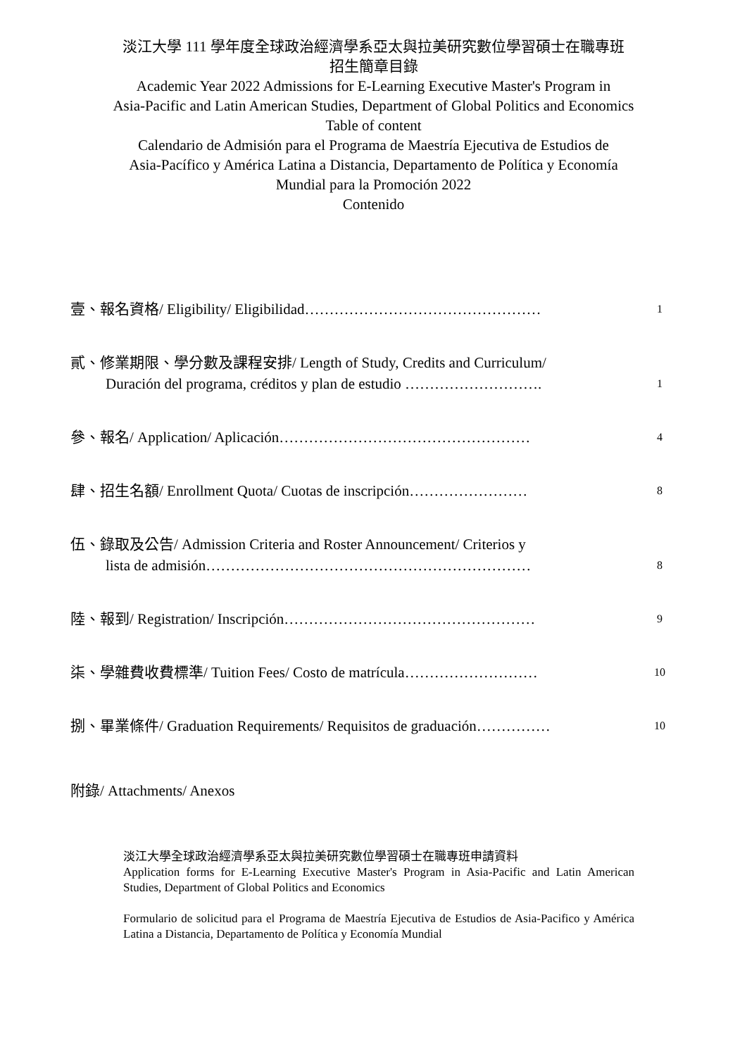淡江大學 111 學年度全球政治經濟學系亞太與拉美研究數位學習碩士在職專班
招生簡章目錄
Academic Year 2022 Admissions for E-Learning Executive Master's Program in
Asia-Pacific and Latin American Studies, Department of Global Politics and Economics
Table of content
Calendario de Admisión para el Programa de Maestría Ejecutiva de Estudios de
Asia-Pacífico y América Latina a Distancia, Departamento de Política y Economía
Mundial para la Promoción 2022
Contenido
壹、報名資格/ Eligibility/ Eligibilidad…………………………………………
1
貳、修業期限、學分數及課程安排/ Length of Study, Credits and Curriculum/
Duración del programa, créditos y plan de estudio ……………………….
1
參、報名/ Application/ Aplicación……………………………………………
4
肆、招生名額/ Enrollment Quota/ Cuotas de inscripción……………………
8
伍、錄取及公告/ Admission Criteria and Roster Announcement/ Criterios y
lista de admisión…………………………………………………………
8
陸、報到/ Registration/ Inscripción……………………………………………
9
柒、學雜費收費標準/ Tuition Fees/ Costo de matrícula………………………
10
捌、畢業條件/ Graduation Requirements/ Requisitos de graduación……………
10
附錄/ Attachments/ Anexos
淡江大學全球政治經濟學系亞太與拉美研究數位學習碩士在職專班申請資料
Application forms for E-Learning Executive Master's Program in Asia-Pacific and Latin American Studies, Department of Global Politics and Economics
Formulario de solicitud para el Programa de Maestría Ejecutiva de Estudios de Asia-Pacifico y América Latina a Distancia, Departamento de Política y Economía Mundial